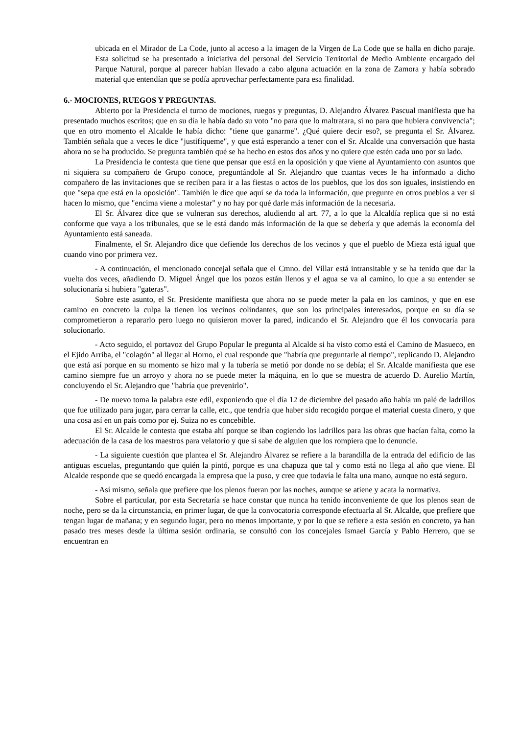ubicada en el Mirador de La Code, junto al acceso a la imagen de la Virgen de La Code que se halla en dicho paraje. Esta solicitud se ha presentado a iniciativa del personal del Servicio Territorial de Medio Ambiente encargado del Parque Natural, porque al parecer habían llevado a cabo alguna actuación en la zona de Zamora y había sobrado material que entendían que se podía aprovechar perfectamente para esa finalidad.
6.- MOCIONES, RUEGOS Y PREGUNTAS.
Abierto por la Presidencia el turno de mociones, ruegos y preguntas, D. Alejandro Álvarez Pascual manifiesta que ha presentado muchos escritos; que en su día le había dado su voto "no para que lo maltratara, si no para que hubiera convivencia"; que en otro momento el Alcalde le había dicho: "tiene que ganarme". ¿Qué quiere decir eso?, se pregunta el Sr. Álvarez. También señala que a veces le dice "justifíqueme", y que está esperando a tener con el Sr. Alcalde una conversación que hasta ahora no se ha producido. Se pregunta también qué se ha hecho en estos dos años y no quiere que estén cada uno por su lado.
La Presidencia le contesta que tiene que pensar que está en la oposición y que viene al Ayuntamiento con asuntos que ni siquiera su compañero de Grupo conoce, preguntándole al Sr. Alejandro que cuantas veces le ha informado a dicho compañero de las invitaciones que se reciben para ir a las fiestas o actos de los pueblos, que los dos son iguales, insistiendo en que "sepa que está en la oposición". También le dice que aquí se da toda la información, que pregunte en otros pueblos a ver si hacen lo mismo, que "encima viene a molestar" y no hay por qué darle más información de la necesaria.
El Sr. Álvarez dice que se vulneran sus derechos, aludiendo al art. 77, a lo que la Alcaldía replica que si no está conforme que vaya a los tribunales, que se le está dando más información de la que se debería y que además la economía del Ayuntamiento está saneada.
Finalmente, el Sr. Alejandro dice que defiende los derechos de los vecinos y que el pueblo de Mieza está igual que cuando vino por primera vez.
- A continuación, el mencionado concejal señala que el Cmno. del Villar está intransitable y se ha tenido que dar la vuelta dos veces, añadiendo D. Miguel Ángel que los pozos están llenos y el agua se va al camino, lo que a su entender se solucionaría si hubiera "gateras".
Sobre este asunto, el Sr. Presidente manifiesta que ahora no se puede meter la pala en los caminos, y que en ese camino en concreto la culpa la tienen los vecinos colindantes, que son los principales interesados, porque en su día se comprometieron a repararlo pero luego no quisieron mover la pared, indicando el Sr. Alejandro que él los convocaría para solucionarlo.
- Acto seguido, el portavoz del Grupo Popular le pregunta al Alcalde si ha visto como está el Camino de Masueco, en el Ejido Arriba, el "colagón" al llegar al Horno, el cual responde que "habría que preguntarle al tiempo", replicando D. Alejandro que está así porque en su momento se hizo mal y la tubería se metió por donde no se debía; el Sr. Alcalde manifiesta que ese camino siempre fue un arroyo y ahora no se puede meter la máquina, en lo que se muestra de acuerdo D. Aurelio Martín, concluyendo el Sr. Alejandro que "habría que prevenirlo".
- De nuevo toma la palabra este edil, exponiendo que el día 12 de diciembre del pasado año había un palé de ladrillos que fue utilizado para jugar, para cerrar la calle, etc., que tendría que haber sido recogido porque el material cuesta dinero, y que una cosa así en un país como por ej. Suiza no es concebible.
El Sr. Alcalde le contesta que estaba ahí porque se iban cogiendo los ladrillos para las obras que hacían falta, como la adecuación de la casa de los maestros para velatorio y que si sabe de alguien que los rompiera que lo denuncie.
- La siguiente cuestión que plantea el Sr. Alejandro Álvarez se refiere a la barandilla de la entrada del edificio de las antiguas escuelas, preguntando que quién la pintó, porque es una chapuza que tal y como está no llega al año que viene. El Alcalde responde que se quedó encargada la empresa que la puso, y cree que todavía le falta una mano, aunque no está seguro.
- Así mismo, señala que prefiere que los plenos fueran por las noches, aunque se atiene y acata la normativa.
Sobre el particular, por esta Secretaría se hace constar que nunca ha tenido inconveniente de que los plenos sean de noche, pero se da la circunstancia, en primer lugar, de que la convocatoria corresponde efectuarla al Sr. Alcalde, que prefiere que tengan lugar de mañana; y en segundo lugar, pero no menos importante, y por lo que se refiere a esta sesión en concreto, ya han pasado tres meses desde la última sesión ordinaria, se consultó con los concejales Ismael García y Pablo Herrero, que se encuentran en